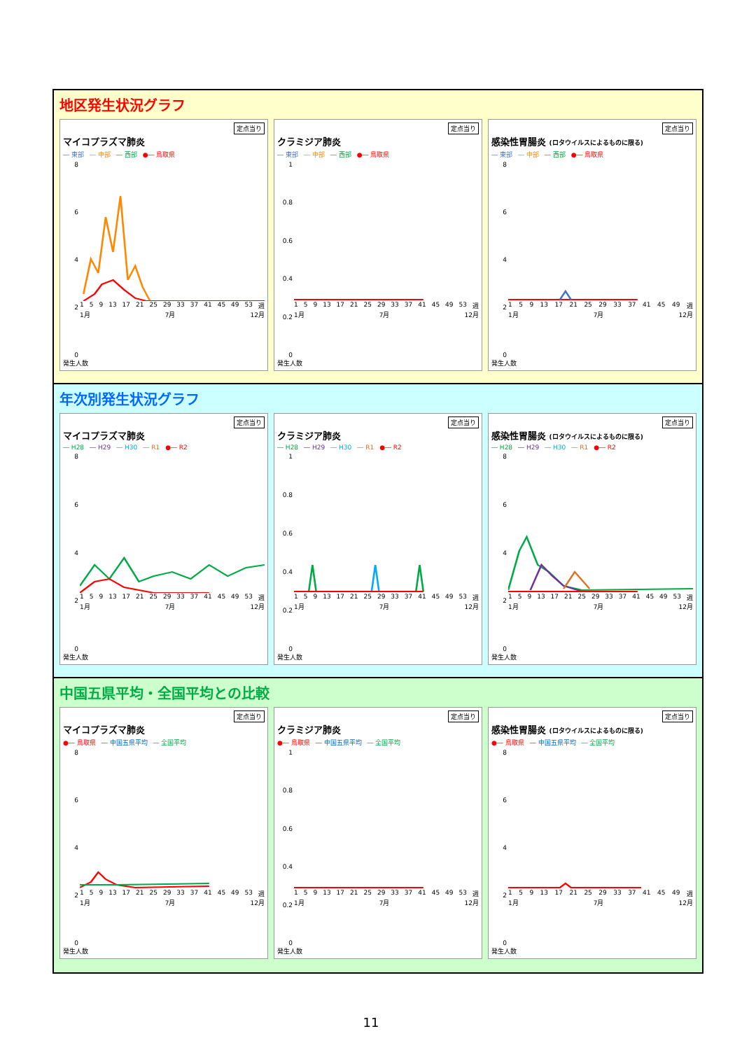地区発生状況グラフ
定点当り
マイコプラズマ肺炎
― 東部 ― 中部 ― 西部 ●― 鳥取県
86420
1 5 9 13 17 21 25 29 33 37 41 45 49 53 週
1月 7月 12月
発生人数
定点当り
クラミジア肺炎
― 東部 ― 中部 ― 西部 ●― 鳥取県
1
0.8
0.6
0.4
0.2
0
1 5 9 13 17 21 25 29 33 37 41 45 49 53 週
1月 7月 12月
発生人数
定点当り
感染性胃腸炎 (ロタウイルスによるものに限る)
― 東部 ― 中部 ― 西部 ●― 鳥取県
86420
1 5 9 13 17 21 25 29 33 37 41 45 49 週
1月 7月 12月
発生人数
年次別発生状況グラフ
定点当り
マイコプラズマ肺炎
― H28 ― H29 ― H30 ― R1 ●― R2
86420
1 5 9 13 17 21 25 29 33 37 41 45 49 53 週
1月 7月 12月
発生人数
定点当り
クラミジア肺炎
― H28 ― H29 ― H30 ― R1 ●― R2
1
0.8
0.6
0.4
0.2
0
1 5 9 13 17 21 25 29 33 37 41 45 49 53 週
1月 7月 12月
発生人数
定点当り
感染性胃腸炎 (ロタウイルスによるものに限る)
― H28 ― H29 ― H30 ― R1 ●― R2
86420
1 5 9 13 17 21 25 29 33 37 41 45 49 53 週
1月 7月 12月
発生人数
中国五県平均・全国平均との比較
定点当り
マイコプラズマ肺炎
●― 鳥取県 ― 中国五県平均 ― 全国平均
86420
1 5 9 13 17 21 25 29 33 37 41 45 49 53 週
1月 7月 12月
発生人数
定点当り
クラミジア肺炎
●― 鳥取県 ― 中国五県平均 ― 全国平均
1
0.8
0.6
0.4
0.2
0
1 5 9 13 17 21 25 29 33 37 41 45 49 53 週
1月 7月 12月
発生人数
定点当り
感染性胃腸炎 (ロタウイルスによるものに限る)
●― 鳥取県 ― 中国五県平均 ― 全国平均
86420
1 5 9 13 17 21 25 29 33 37 41 45 49 週
1月 7月 12月
発生人数
11